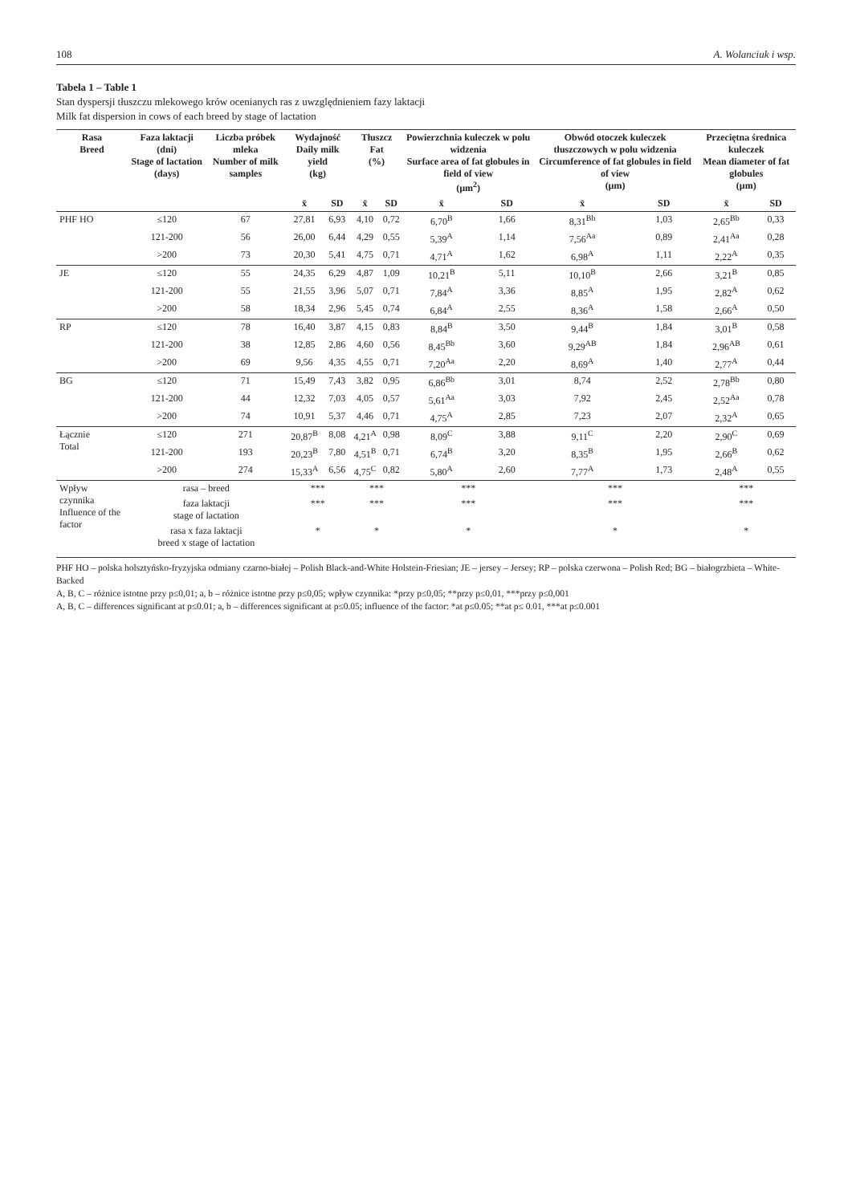108 A. Wolanciuk i wsp.
Tabela 1 – Table 1
Stan dyspersji tłuszczu mlekowego krów ocenianych ras z uwzględnieniem fazy laktacji
Milk fat dispersion in cows of each breed by stage of lactation
| Rasa Breed | Faza laktacji (dni) Stage of lactation (days) | Liczba próbek mleka Number of milk samples | Wydajność Daily milk yield (kg) | | Tłuszcz Fat (%) | | Powierzchnia kuleczek w polu widzenia Surface area of fat globules in field of view (µm<sup>2</sup>) | | Obwód otoczek kuleczek tłuszczowych w polu widzenia Circumference of fat globules in field of view (µm) | | Przeciętna średnica kuleczek Mean diameter of fat globules (µm) | |
| --- | --- | --- | --- | --- | --- | --- | --- | --- | --- | --- | --- | --- |
| | | | x̄ | SD | x̄ | SD | x̄ | SD | x̄ | SD | x̄ | SD |
| PHF HO | ≤120 | 67 | 27,81 | 6,93 | 4,10 | 0,72 | 6,70<sup>B</sup> | 1,66 | 8,31<sup>Bb</sup> | 1,03 | 2,65<sup>Bb</sup> | 0,33 |
| | 121-200 | 56 | 26,00 | 6,44 | 4,29 | 0,55 | 5,39<sup>A</sup> | 1,14 | 7,56<sup>Aa</sup> | 0,89 | 2,41<sup>Aa</sup> | 0,28 |
| | >200 | 73 | 20,30 | 5,41 | 4,75 | 0,71 | 4,71<sup>A</sup> | 1,62 | 6,98<sup>A</sup> | 1,11 | 2,22<sup>A</sup> | 0,35 |
| JE | ≤120 | 55 | 24,35 | 6,29 | 4,87 | 1,09 | 10,21<sup>B</sup> | 5,11 | 10,10<sup>B</sup> | 2,66 | 3,21<sup>B</sup> | 0,85 |
| | 121-200 | 55 | 21,55 | 3,96 | 5,07 | 0,71 | 7,84<sup>A</sup> | 3,36 | 8,85<sup>A</sup> | 1,95 | 2,82<sup>A</sup> | 0,62 |
| | >200 | 58 | 18,34 | 2,96 | 5,45 | 0,74 | 6,84<sup>A</sup> | 2,55 | 8,36<sup>A</sup> | 1,58 | 2,66<sup>A</sup> | 0,50 |
| RP | ≤120 | 78 | 16,40 | 3,87 | 4,15 | 0,83 | 8,84<sup>B</sup> | 3,50 | 9,44<sup>B</sup> | 1,84 | 3,01<sup>B</sup> | 0,58 |
| | 121-200 | 38 | 12,85 | 2,86 | 4,60 | 0,56 | 8,45<sup>Bb</sup> | 3,60 | 9,29<sup>AB</sup> | 1,84 | 2,96<sup>AB</sup> | 0,61 |
| | >200 | 69 | 9,56 | 4,35 | 4,55 | 0,71 | 7,20<sup>Aa</sup> | 2,20 | 8,69<sup>A</sup> | 1,40 | 2,77<sup>A</sup> | 0,44 |
| BG | ≤120 | 71 | 15,49 | 7,43 | 3,82 | 0,95 | 6,86<sup>Bb</sup> | 3,01 | 8,74 | 2,52 | 2,78<sup>Bb</sup> | 0,80 |
| | 121-200 | 44 | 12,32 | 7,03 | 4,05 | 0,57 | 5,61<sup>Aa</sup> | 3,03 | 7,92 | 2,45 | 2,52<sup>Aa</sup> | 0,78 |
| | >200 | 74 | 10,91 | 5,37 | 4,46 | 0,71 | 4,75<sup>A</sup> | 2,85 | 7,23 | 2,07 | 2,32<sup>A</sup> | 0,65 |
| Łącznie Total | ≤120 | 271 | 20,87<sup>B</sup> | 8,08 | 4,21<sup>A</sup> | 0,98 | 8,09<sup>C</sup> | 3,88 | 9,11<sup>C</sup> | 2,20 | 2,90<sup>C</sup> | 0,69 |
| | 121-200 | 193 | 20,23<sup>B</sup> | 7,80 | 4,51<sup>B</sup> | 0,71 | 6,74<sup>B</sup> | 3,20 | 8,35<sup>B</sup> | 1,95 | 2,66<sup>B</sup> | 0,62 |
| | >200 | 274 | 15,33<sup>A</sup> | 6,56 | 4,75<sup>C</sup> | 0,82 | 5,80<sup>A</sup> | 2,60 | 7,77<sup>A</sup> | 1,73 | 2,48<sup>A</sup> | 0,55 |
| Wpływ czynnika Influence of the factor | rasa – breed | | *** | | *** | | *** | | *** | | *** | |
| | faza laktacji stage of lactation | | *** | | *** | | *** | | *** | | *** | |
| | rasa x faza laktacji breed x stage of lactation | | * | | * | | * | | * | | * | |
PHF HO – polska holsztyńsko-fryzyjska odmiany czarno-białej – Polish Black-and-White Holstein-Friesian; JE – jersey – Jersey; RP – polska czerwona – Polish Red; BG – białogrzbieta – White-Backed
A, B, C – różnice istotne przy p≤0,01; a, b – różnice istotne przy p≤0,05; wpływ czynnika: *przy p≤0,05; **przy p≤0,01, ***przy p≤0,001
A, B, C – differences significant at p≤0.01; a, b – differences significant at p≤0.05; influence of the factor: *at p≤0.05; **at p≤ 0.01, ***at p≤0.001